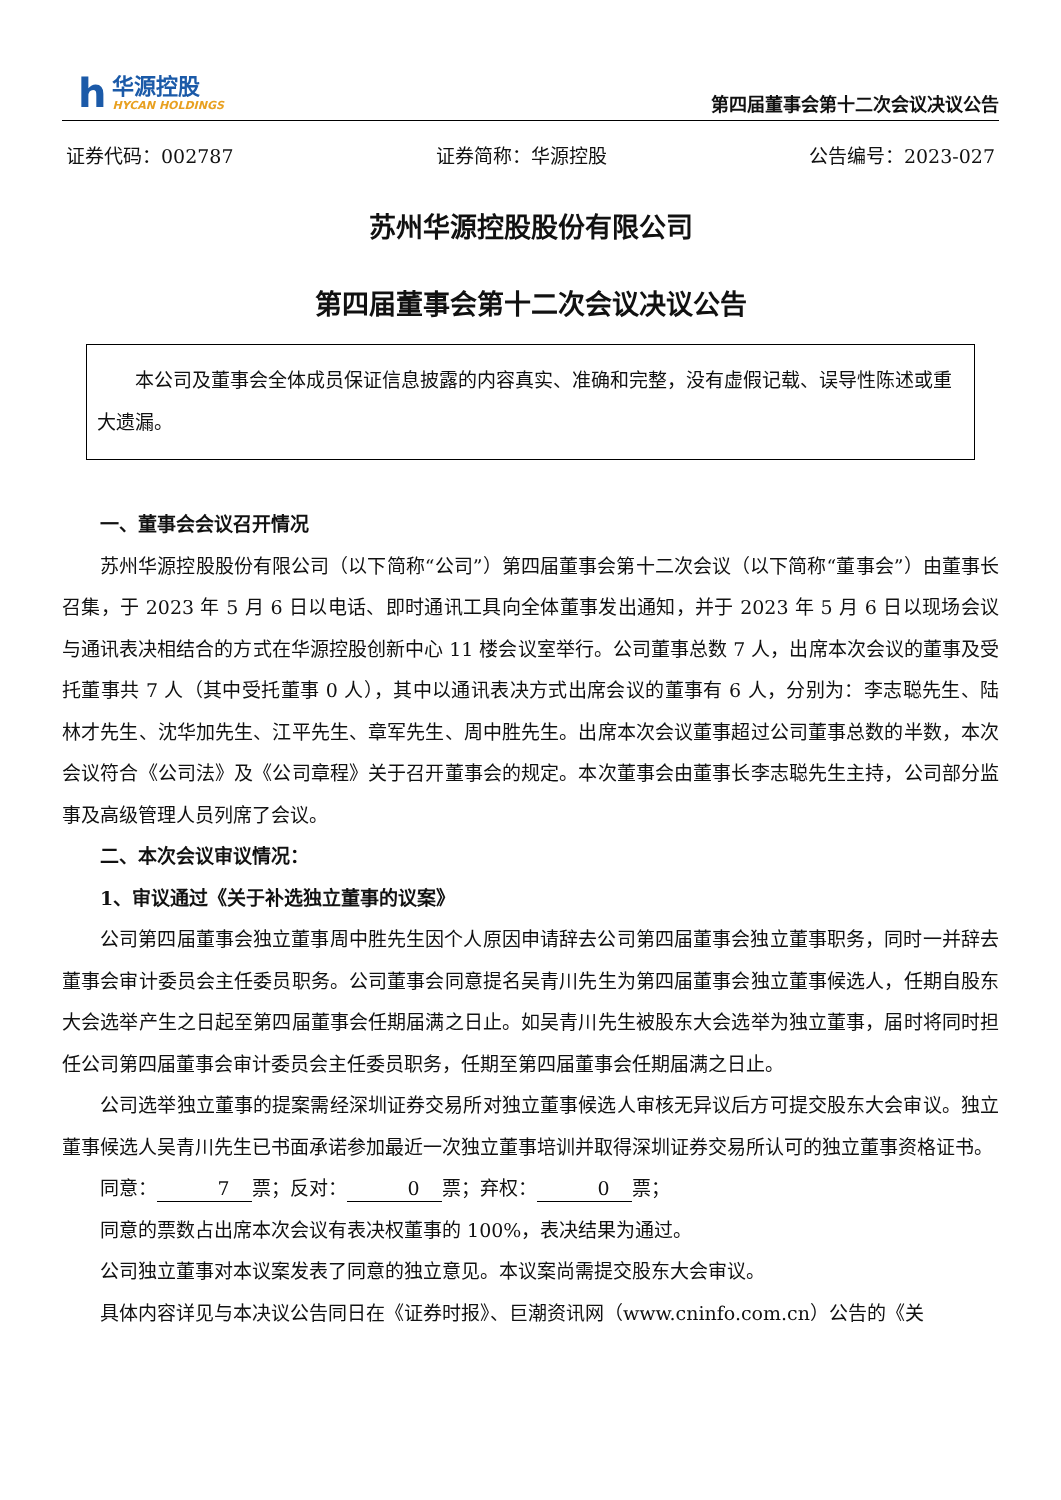h
华源控股
HYCAN HOLDINGS
第四届董事会第十二次会议决议公告
证券代码：002787 证券简称：华源控股 公告编号：2023-027
苏州华源控股股份有限公司
第四届董事会第十二次会议决议公告
本公司及董事会全体成员保证信息披露的内容真实、准确和完整，没有虚假记载、误导性陈述或重大遗漏。
一、董事会会议召开情况
苏州华源控股股份有限公司（以下简称“公司”）第四届董事会第十二次会议（以下简称“董事会”）由董事长召集，于 2023 年 5 月 6 日以电话、即时通讯工具向全体董事发出通知，并于 2023 年 5 月 6 日以现场会议与通讯表决相结合的方式在华源控股创新中心 11 楼会议室举行。公司董事总数 7 人，出席本次会议的董事及受托董事共 7 人（其中受托董事 0 人），其中以通讯表决方式出席会议的董事有 6 人，分别为：李志聪先生、陆林才先生、沈华加先生、江平先生、章军先生、周中胜先生。出席本次会议董事超过公司董事总数的半数，本次会议符合《公司法》及《公司章程》关于召开董事会的规定。本次董事会由董事长李志聪先生主持，公司部分监事及高级管理人员列席了会议。
二、本次会议审议情况：
1、审议通过《关于补选独立董事的议案》
公司第四届董事会独立董事周中胜先生因个人原因申请辞去公司第四届董事会独立董事职务，同时一并辞去董事会审计委员会主任委员职务。公司董事会同意提名吴青川先生为第四届董事会独立董事候选人，任期自股东大会选举产生之日起至第四届董事会任期届满之日止。如吴青川先生被股东大会选举为独立董事，届时将同时担任公司第四届董事会审计委员会主任委员职务，任期至第四届董事会任期届满之日止。
公司选举独立董事的提案需经深圳证券交易所对独立董事候选人审核无异议后方可提交股东大会审议。独立董事候选人吴青川先生已书面承诺参加最近一次独立董事培训并取得深圳证券交易所认可的独立董事资格证书。
同意： 7 票；反对： 0 票；弃权： 0 票；
同意的票数占出席本次会议有表决权董事的 100%，表决结果为通过。
公司独立董事对本议案发表了同意的独立意见。本议案尚需提交股东大会审议。
具体内容详见与本决议公告同日在《证券时报》、巨潮资讯网（www.cninfo.com.cn）公告的《关